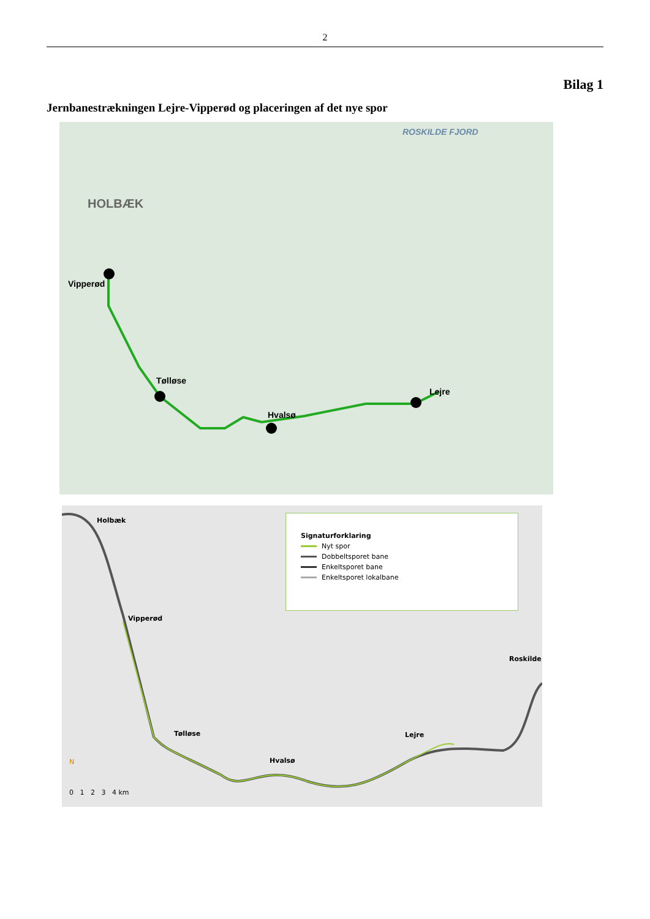2
Bilag 1
Jernbanestrækningen Lejre-Vipperød og placeringen af det nye spor
Vipperød
Tølløse
Hvalsø
Lejre
HOLBÆK
ROSKILDE FJORD
Holbæk
Vipperød
Tølløse
Hvalsø
Lejre
Roskilde
N
0 1 2 3 4 km
Signaturforklaring
Nyt spor
Dobbeltsporet bane
Enkeltsporet bane
Enkeltsporet lokalbane